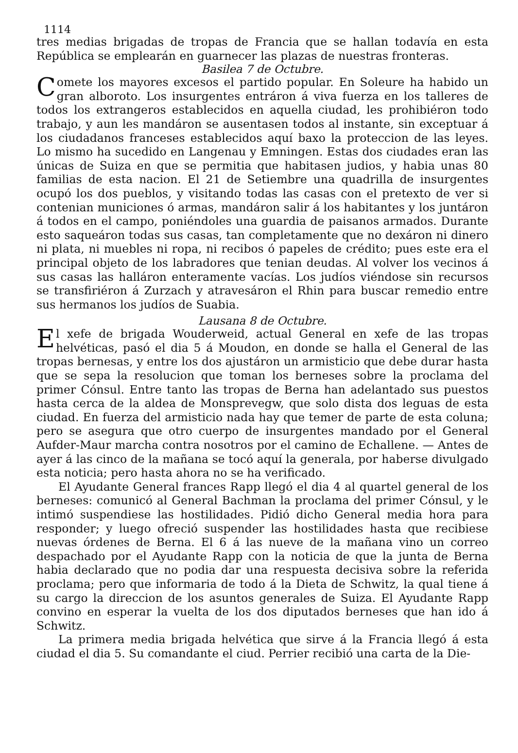1114
tres medias brigadas de tropas de Francia que se hallan todavía en esta República se emplearán en guarnecer las plazas de nuestras fronteras.
Basilea 7 de Octubre.
Comete los mayores excesos el partido popular. En Soleure ha habido un gran alboroto. Los insurgentes entráron á viva fuerza en los talleres de todos los extrangeros establecidos en aquella ciudad, les prohibiéron todo trabajo, y aun les mandáron se ausentasen todos al instante, sin exceptuar á los ciudadanos franceses establecidos aquí baxo la proteccion de las leyes. Lo mismo ha sucedido en Langenau y Emningen. Estas dos ciudades eran las únicas de Suiza en que se permitia que habitasen judios, y habia unas 80 familias de esta nacion. El 21 de Setiembre una quadrilla de insurgentes ocupó los dos pueblos, y visitando todas las casas con el pretexto de ver si contenian municiones ó armas, mandáron salir á los habitantes y los juntáron á todos en el campo, poniéndoles una guardia de paisanos armados. Durante esto saqueáron todas sus casas, tan completamente que no dexáron ni dinero ni plata, ni muebles ni ropa, ni recibos ó papeles de crédito; pues este era el principal objeto de los labradores que tenian deudas. Al volver los vecinos á sus casas las halláron enteramente vacías. Los judíos viéndose sin recursos se transfiriéron á Zurzach y atravesáron el Rhin para buscar remedio entre sus hermanos los judíos de Suabia.
Lausana 8 de Octubre.
El xefe de brigada Wouderweid, actual General en xefe de las tropas helvéticas, pasó el dia 5 á Moudon, en donde se halla el General de las tropas bernesas, y entre los dos ajustáron un armisticio que debe durar hasta que se sepa la resolucion que toman los berneses sobre la proclama del primer Cónsul. Entre tanto las tropas de Berna han adelantado sus puestos hasta cerca de la aldea de Monsprevegw, que solo dista dos leguas de esta ciudad. En fuerza del armisticio nada hay que temer de parte de esta coluna; pero se asegura que otro cuerpo de insurgentes mandado por el General Aufder-Maur marcha contra nosotros por el camino de Echallene. — Antes de ayer á las cinco de la mañana se tocó aquí la generala, por haberse divulgado esta noticia; pero hasta ahora no se ha verificado.
El Ayudante General frances Rapp llegó el dia 4 al quartel general de los berneses: comunicó al General Bachman la proclama del primer Cónsul, y le intimó suspendiese las hostilidades. Pidió dicho General media hora para responder; y luego ofreció suspender las hostilidades hasta que recibiese nuevas órdenes de Berna. El 6 á las nueve de la mañana vino un correo despachado por el Ayudante Rapp con la noticia de que la junta de Berna habia declarado que no podia dar una respuesta decisiva sobre la referida proclama; pero que informaria de todo á la Dieta de Schwitz, la qual tiene á su cargo la direccion de los asuntos generales de Suiza. El Ayudante Rapp convino en esperar la vuelta de los dos diputados berneses que han ido á Schwitz.
La primera media brigada helvética que sirve á la Francia llegó á esta ciudad el dia 5. Su comandante el ciud. Perrier recibió una carta de la Die-